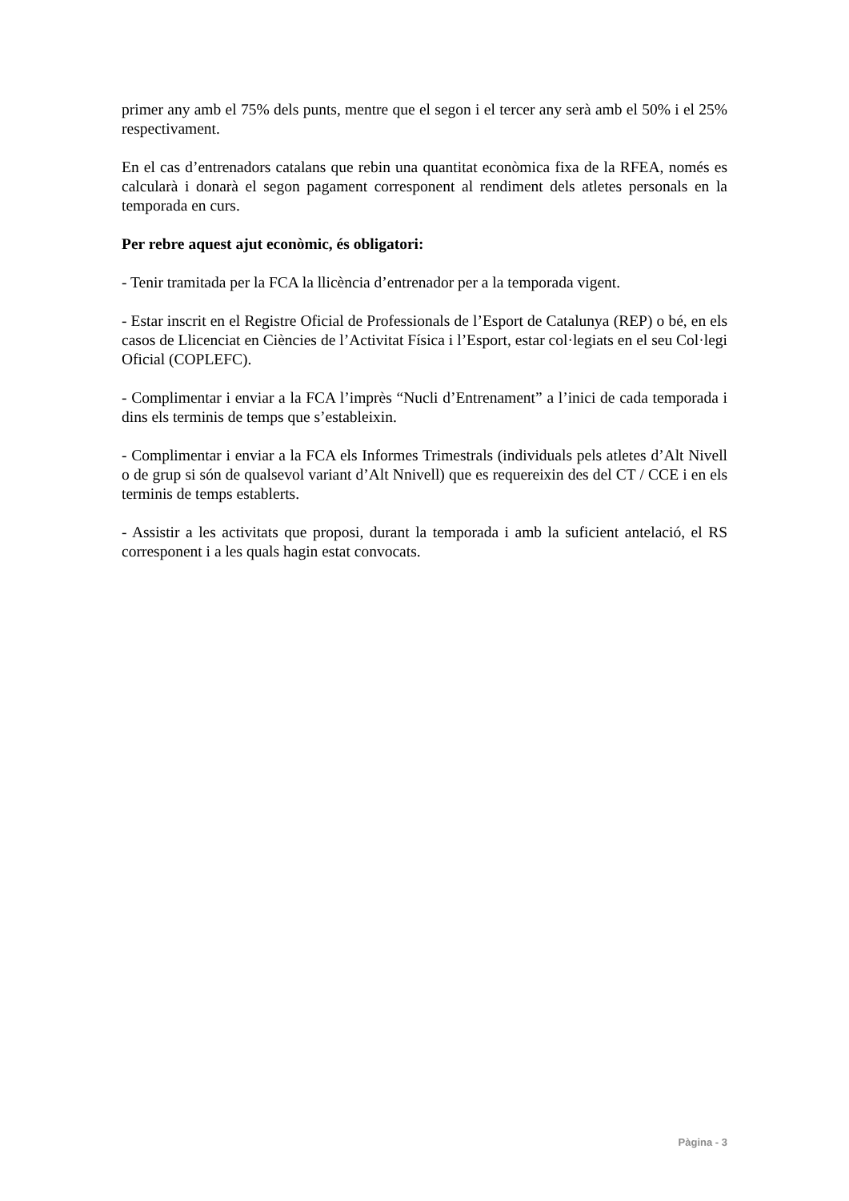primer any amb el 75% dels punts, mentre que el segon i el tercer any serà amb el 50% i el 25% respectivament.
En el cas d’entrenadors catalans que rebin una quantitat econòmica fixa de la RFEA, només es calcularà i donarà el segon pagament corresponent al rendiment dels atletes personals en la temporada en curs.
Per rebre aquest ajut econòmic, és obligatori:
- Tenir tramitada per la FCA la llicència d’entrenador per a la temporada vigent.
- Estar inscrit en el Registre Oficial de Professionals de l’Esport de Catalunya (REP) o bé, en els casos de Llicenciat en Ciències de l’Activitat Física i l’Esport, estar col·legiats en el seu Col·legi Oficial (COPLEFC).
- Complimentar i enviar a la FCA l’imprès “Nucli d’Entrenament” a l’inici de cada temporada i dins els terminis de temps que s’estableixin.
- Complimentar i enviar a la FCA els Informes Trimestrals (individuals pels atletes d’Alt Nivell o de grup si són de qualsevol variant d’Alt Nnivell) que es requereixin des del CT / CCE i en els terminis de temps establerts.
- Assistir a les activitats que proposi, durant la temporada i amb la suficient antelació, el RS corresponent i a les quals hagin estat convocats.
Pàgina - 3